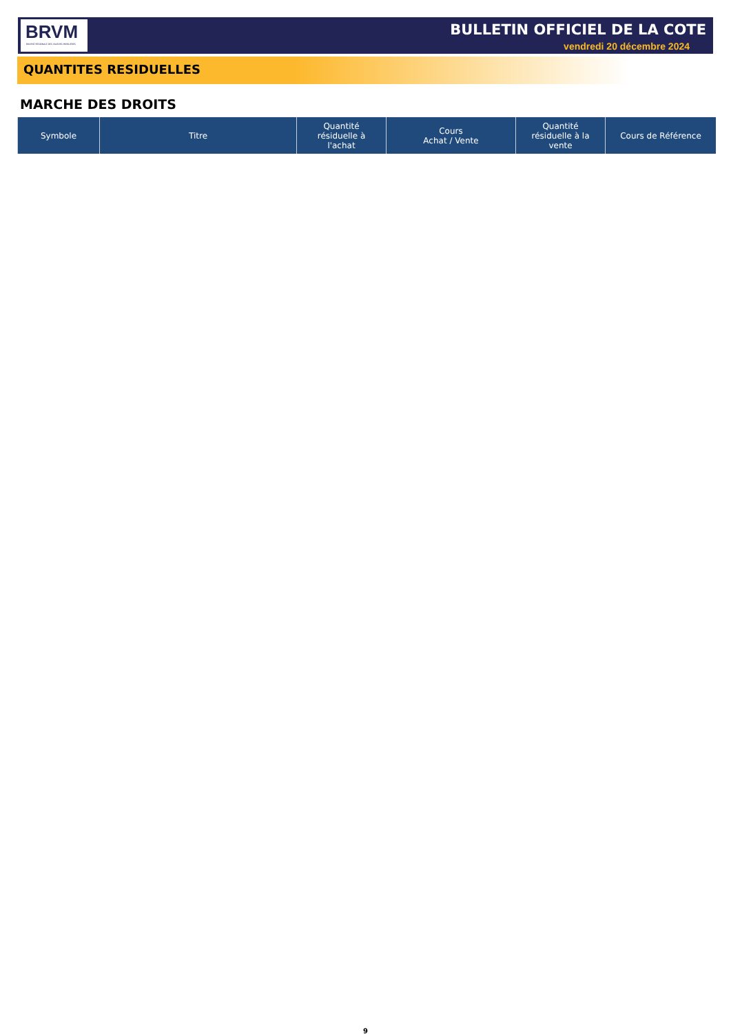BRVM
BOURSE REGIONALE DES VALEURS MOBILIERES
BULLETIN OFFICIEL DE LA COTE
vendredi 20 décembre 2024
QUANTITES RESIDUELLES
MARCHE DES DROITS
| Symbole | Titre | Quantité résiduelle à l'achat | Cours Achat / Vente | Quantité résiduelle à la vente | Cours de Référence |
| --- | --- | --- | --- | --- | --- |
9